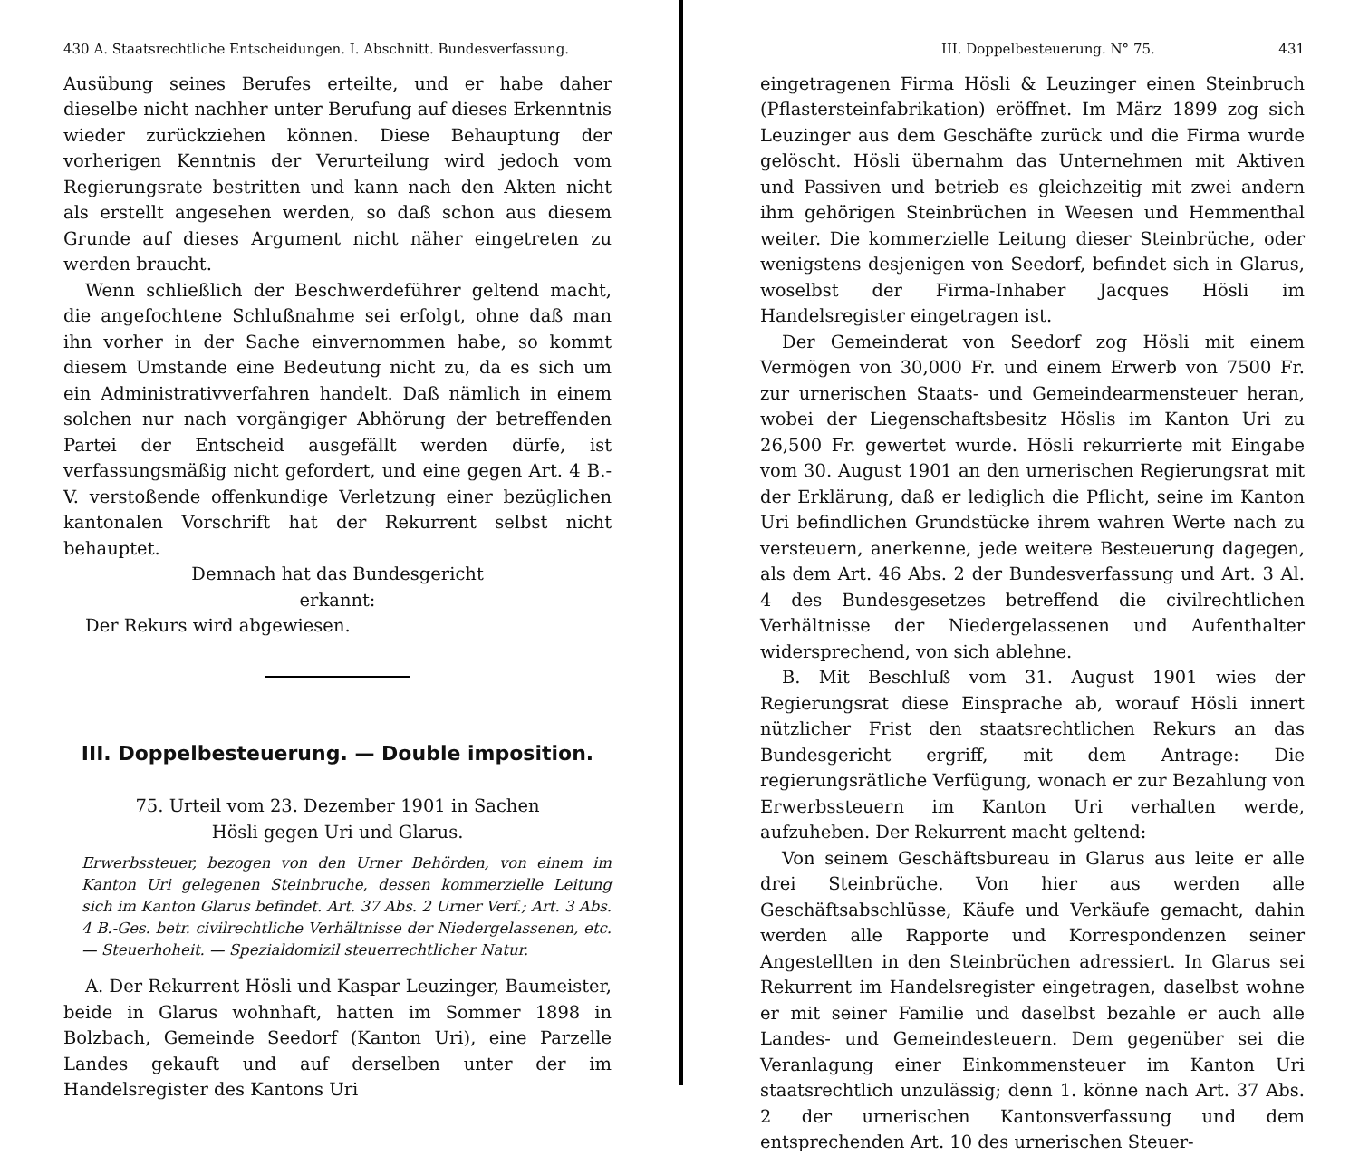430 A. Staatsrechtliche Entscheidungen. I. Abschnitt. Bundesverfassung.
Ausübung seines Berufes erteilte, und er habe daher dieselbe nicht nachher unter Berufung auf dieses Erkenntnis wieder zurückziehen können. Diese Behauptung der vorherigen Kenntnis der Verurteilung wird jedoch vom Regierungsrate bestritten und kann nach den Akten nicht als erstellt angesehen werden, so daß schon aus diesem Grunde auf dieses Argument nicht näher eingetreten zu werden braucht.
Wenn schließlich der Beschwerdeführer geltend macht, die angefochtene Schlußnahme sei erfolgt, ohne daß man ihn vorher in der Sache einvernommen habe, so kommt diesem Umstande eine Bedeutung nicht zu, da es sich um ein Administrativverfahren handelt. Daß nämlich in einem solchen nur nach vorgängiger Abhörung der betreffenden Partei der Entscheid ausgefällt werden dürfe, ist verfassungsmäßig nicht gefordert, und eine gegen Art. 4 B.-V. verstoßende offenkundige Verletzung einer bezüglichen kantonalen Vorschrift hat der Rekurrent selbst nicht behauptet.
Demnach hat das Bundesgericht
erkannt:
Der Rekurs wird abgewiesen.
III. Doppelbesteuerung. — Double imposition.
75. Urteil vom 23. Dezember 1901 in Sachen
Hösli gegen Uri und Glarus.
Erwerbssteuer, bezogen von den Urner Behörden, von einem im Kanton Uri gelegenen Steinbruche, dessen kommerzielle Leitung sich im Kanton Glarus befindet. Art. 37 Abs. 2 Urner Verf.; Art. 3 Abs. 4 B.-Ges. betr. civilrechtliche Verhältnisse der Niedergelassenen, etc. — Steuerhoheit. — Spezialdomizil steuerrechtlicher Natur.
A. Der Rekurrent Hösli und Kaspar Leuzinger, Baumeister, beide in Glarus wohnhaft, hatten im Sommer 1898 in Bolzbach, Gemeinde Seedorf (Kanton Uri), eine Parzelle Landes gekauft und auf derselben unter der im Handelsregister des Kantons Uri
III. Doppelbesteuerung. N° 75. 431
eingetragenen Firma Hösli & Leuzinger einen Steinbruch (Pflastersteinfabrikation) eröffnet. Im März 1899 zog sich Leuzinger aus dem Geschäfte zurück und die Firma wurde gelöscht. Hösli übernahm das Unternehmen mit Aktiven und Passiven und betrieb es gleichzeitig mit zwei andern ihm gehörigen Steinbrüchen in Weesen und Hemmenthal weiter. Die kommerzielle Leitung dieser Steinbrüche, oder wenigstens desjenigen von Seedorf, befindet sich in Glarus, woselbst der Firma-Inhaber Jacques Hösli im Handelsregister eingetragen ist.
Der Gemeinderat von Seedorf zog Hösli mit einem Vermögen von 30,000 Fr. und einem Erwerb von 7500 Fr. zur urnerischen Staats- und Gemeindearmensteuer heran, wobei der Liegenschaftsbesitz Höslis im Kanton Uri zu 26,500 Fr. gewertet wurde. Hösli rekurrierte mit Eingabe vom 30. August 1901 an den urnerischen Regierungsrat mit der Erklärung, daß er lediglich die Pflicht, seine im Kanton Uri befindlichen Grundstücke ihrem wahren Werte nach zu versteuern, anerkenne, jede weitere Besteuerung dagegen, als dem Art. 46 Abs. 2 der Bundesverfassung und Art. 3 Al. 4 des Bundesgesetzes betreffend die civilrechtlichen Verhältnisse der Niedergelassenen und Aufenthalter widersprechend, von sich ablehne.
B. Mit Beschluß vom 31. August 1901 wies der Regierungsrat diese Einsprache ab, worauf Hösli innert nützlicher Frist den staatsrechtlichen Rekurs an das Bundesgericht ergriff, mit dem Antrage: Die regierungsrätliche Verfügung, wonach er zur Bezahlung von Erwerbssteuern im Kanton Uri verhalten werde, aufzuheben. Der Rekurrent macht geltend:
Von seinem Geschäftsbureau in Glarus aus leite er alle drei Steinbrüche. Von hier aus werden alle Geschäftsabschlüsse, Käufe und Verkäufe gemacht, dahin werden alle Rapporte und Korrespondenzen seiner Angestellten in den Steinbrüchen adressiert. In Glarus sei Rekurrent im Handelsregister eingetragen, daselbst wohne er mit seiner Familie und daselbst bezahle er auch alle Landes- und Gemeindesteuern. Dem gegenüber sei die Veranlagung einer Einkommensteuer im Kanton Uri staatsrechtlich unzulässig; denn 1. könne nach Art. 37 Abs. 2 der urnerischen Kantonsverfassung und dem entsprechenden Art. 10 des urnerischen Steuer-